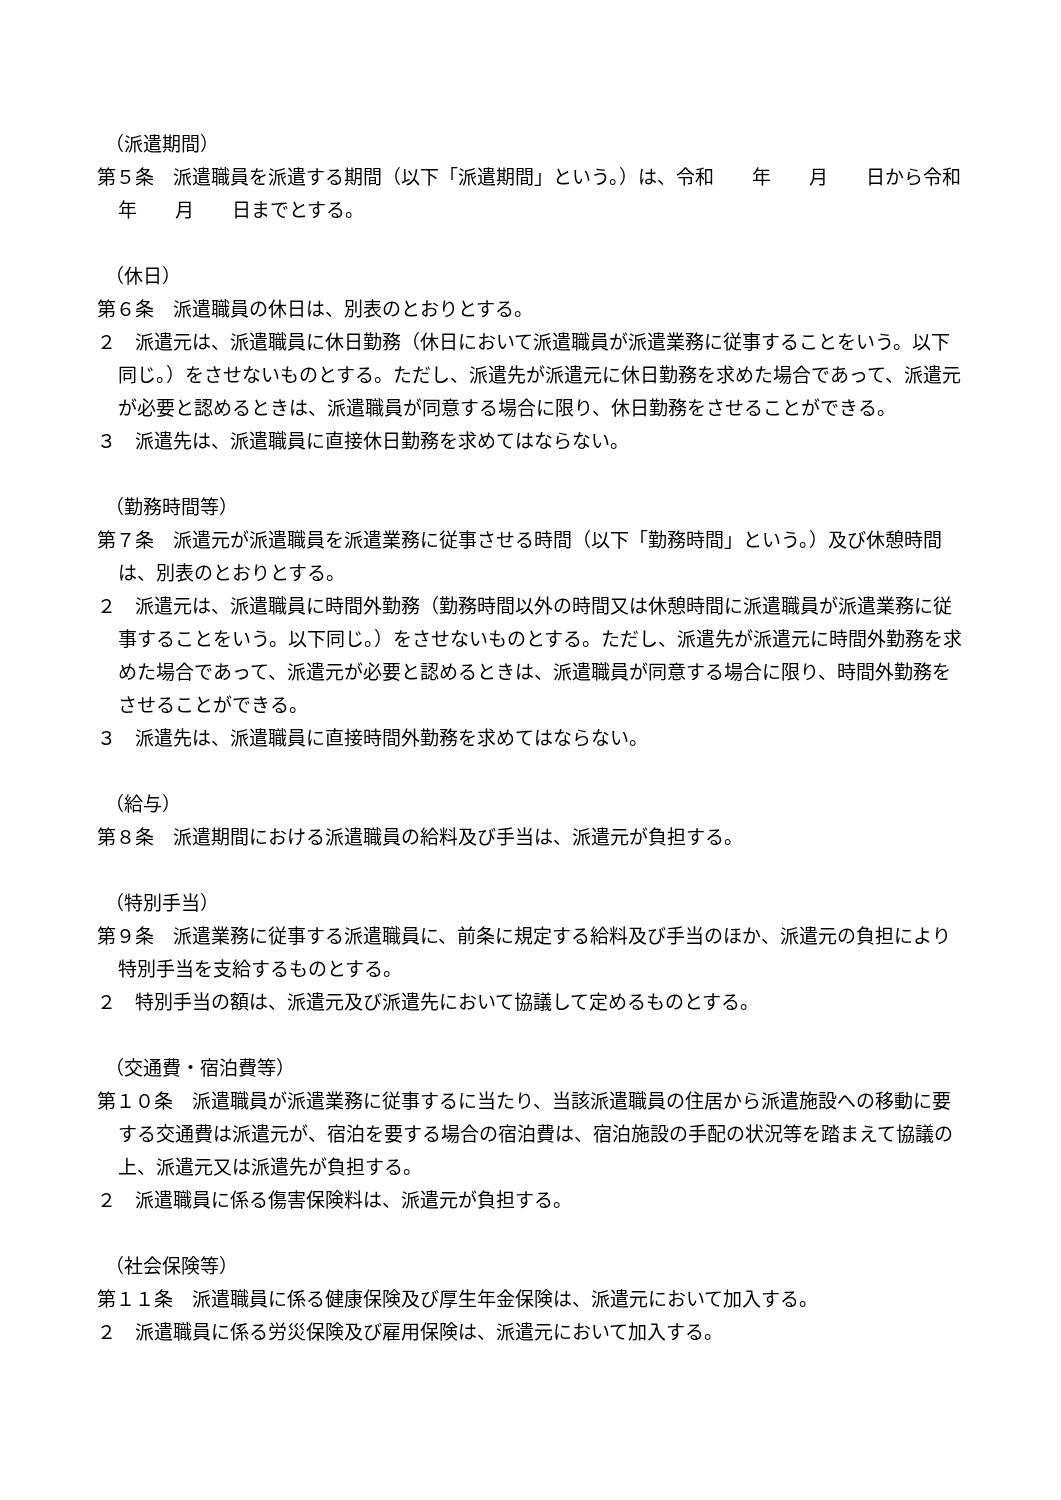（派遣期間）
第５条　派遣職員を派遣する期間（以下「派遣期間」という。）は、令和　　年　　月　　日から令和　　年　　月　　日までとする。
（休日）
第６条　派遣職員の休日は、別表のとおりとする。
２　派遣元は、派遣職員に休日勤務（休日において派遣職員が派遣業務に従事することをいう。以下同じ。）をさせないものとする。ただし、派遣先が派遣元に休日勤務を求めた場合であって、派遣元が必要と認めるときは、派遣職員が同意する場合に限り、休日勤務をさせることができる。
３　派遣先は、派遣職員に直接休日勤務を求めてはならない。
（勤務時間等）
第７条　派遣元が派遣職員を派遣業務に従事させる時間（以下「勤務時間」という。）及び休憩時間は、別表のとおりとする。
２　派遣元は、派遣職員に時間外勤務（勤務時間以外の時間又は休憩時間に派遣職員が派遣業務に従事することをいう。以下同じ。）をさせないものとする。ただし、派遣先が派遣元に時間外勤務を求めた場合であって、派遣元が必要と認めるときは、派遣職員が同意する場合に限り、時間外勤務をさせることができる。
３　派遣先は、派遣職員に直接時間外勤務を求めてはならない。
（給与）
第８条　派遣期間における派遣職員の給料及び手当は、派遣元が負担する。
（特別手当）
第９条　派遣業務に従事する派遣職員に、前条に規定する給料及び手当のほか、派遣元の負担により特別手当を支給するものとする。
２　特別手当の額は、派遣元及び派遣先において協議して定めるものとする。
（交通費・宿泊費等）
第１０条　派遣職員が派遣業務に従事するに当たり、当該派遣職員の住居から派遣施設への移動に要する交通費は派遣元が、宿泊を要する場合の宿泊費は、宿泊施設の手配の状況等を踏まえて協議の上、派遣元又は派遣先が負担する。
２　派遣職員に係る傷害保険料は、派遣元が負担する。
（社会保険等）
第１１条　派遣職員に係る健康保険及び厚生年金保険は、派遣元において加入する。
２　派遣職員に係る労災保険及び雇用保険は、派遣元において加入する。